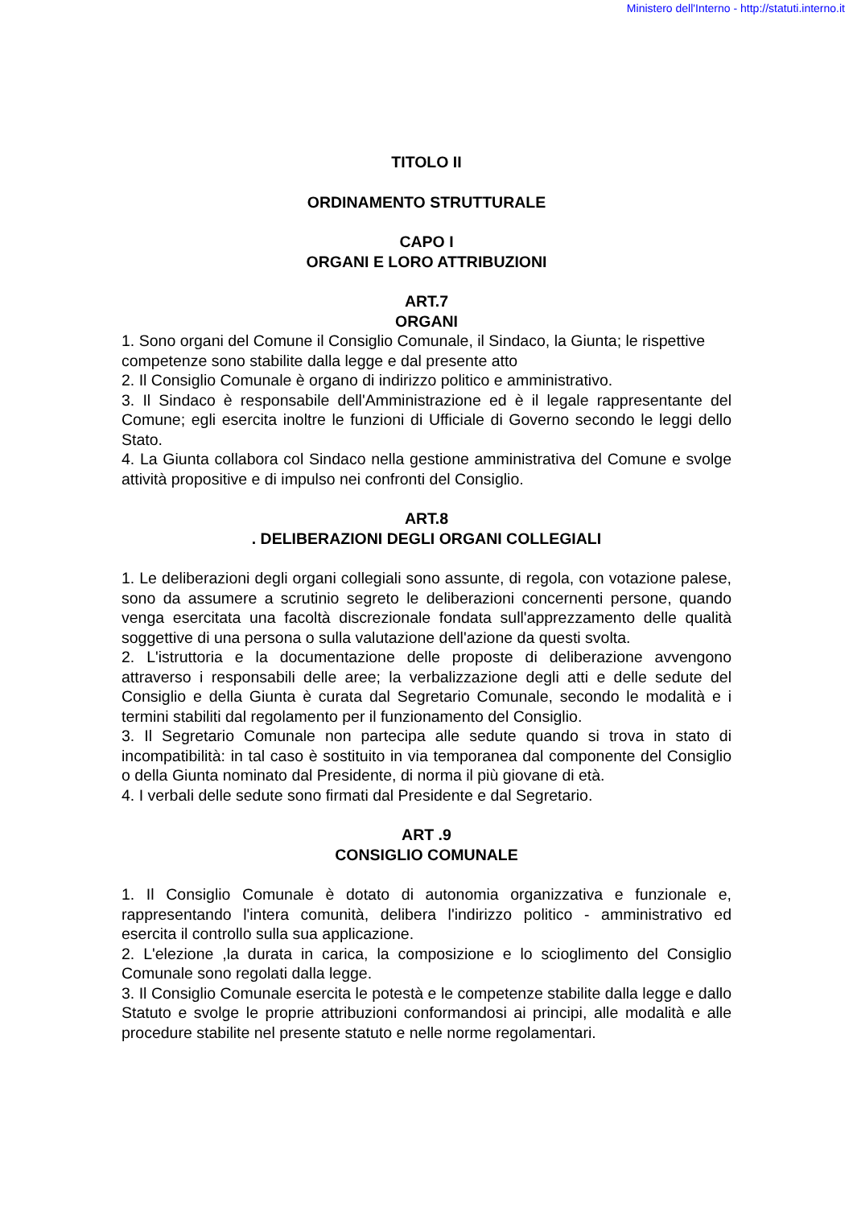Ministero dell'Interno - http://statuti.interno.it
TITOLO II
ORDINAMENTO STRUTTURALE
CAPO I
ORGANI E LORO ATTRIBUZIONI
ART.7
ORGANI
1. Sono organi del Comune il Consiglio Comunale, il Sindaco, la Giunta; le rispettive competenze sono stabilite dalla legge e dal presente atto
2. Il Consiglio Comunale è organo di indirizzo politico e amministrativo.
3. Il Sindaco è responsabile dell'Amministrazione ed è il legale rappresentante del Comune; egli esercita inoltre le funzioni di Ufficiale di Governo secondo le leggi dello Stato.
4. La Giunta collabora col Sindaco nella gestione amministrativa del Comune e svolge attività propositive e di impulso nei confronti del Consiglio.
ART.8
. DELIBERAZIONI DEGLI ORGANI COLLEGIALI
1. Le deliberazioni degli organi collegiali sono assunte, di regola, con votazione palese, sono da assumere a scrutinio segreto le deliberazioni concernenti persone, quando venga esercitata una facoltà discrezionale fondata sull'apprezzamento delle qualità soggettive di una persona o sulla valutazione dell'azione da questi svolta.
2. L'istruttoria e la documentazione delle proposte di deliberazione avvengono attraverso i responsabili delle aree; la verbalizzazione degli atti e delle sedute del Consiglio e della Giunta è curata dal Segretario Comunale, secondo le modalità e i termini stabiliti dal regolamento per il funzionamento del Consiglio.
3. Il Segretario Comunale non partecipa alle sedute quando si trova in stato di incompatibilità: in tal caso è sostituito in via temporanea dal componente del Consiglio o della Giunta nominato dal Presidente, di norma il più giovane di età.
4. I verbali delle sedute sono firmati dal Presidente e dal Segretario.
ART .9
CONSIGLIO COMUNALE
1. Il Consiglio Comunale è dotato di autonomia organizzativa e funzionale e, rappresentando l'intera comunità, delibera l'indirizzo politico - amministrativo ed esercita il controllo sulla sua applicazione.
2. L'elezione ,la durata in carica, la composizione e lo scioglimento del Consiglio Comunale sono regolati dalla legge.
3. Il Consiglio Comunale esercita le potestà e le competenze stabilite dalla legge e dallo Statuto e svolge le proprie attribuzioni conformandosi ai principi, alle modalità e alle procedure stabilite nel presente statuto e nelle norme regolamentari.